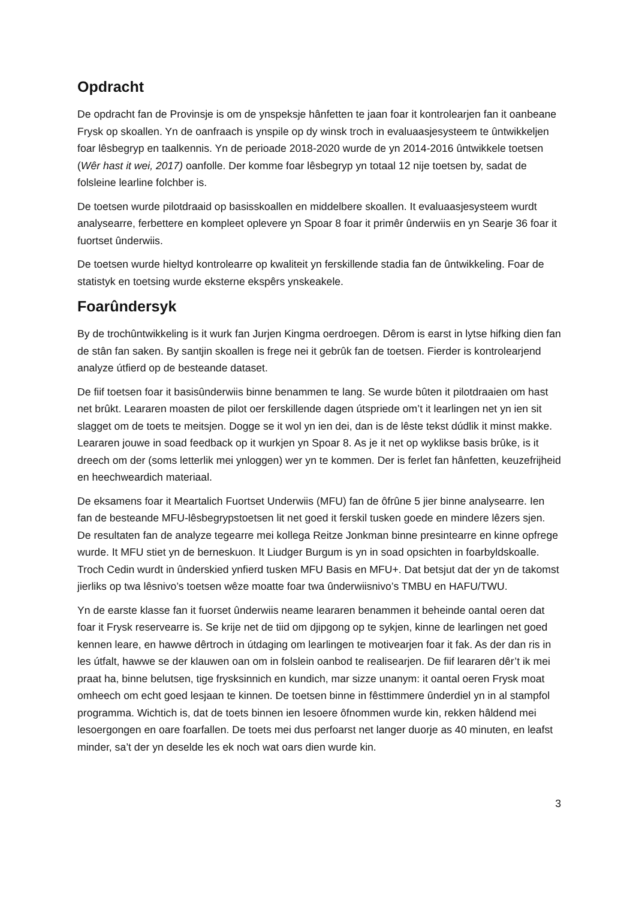Opdracht
De opdracht fan de Provinsje is om de ynspeksje hânfetten te jaan foar it kontrolearjen fan it oanbeane Frysk op skoallen. Yn de oanfraach is ynspile op dy winsk troch in evaluaasjesysteem te ûntwikkeljen foar lêsbegryp en taalkennis. Yn de perioade 2018-2020 wurde de yn 2014-2016 ûntwikkele toetsen (Wêr hast it wei, 2017) oanfolle. Der komme foar lêsbegryp yn totaal 12 nije toetsen by, sadat de folsleine learline folchber is.
De toetsen wurde pilotdraaid op basisskoallen en middelbere skoallen. It evaluaasjesysteem wurdt analysearre, ferbettere en kompleet oplevere yn Spoar 8 foar it primêr ûnderwiis en yn Searje 36 foar it fuortset ûnderwiis.
De toetsen wurde hieltyd kontrolearre op kwaliteit yn ferskillende stadia fan de ûntwikkeling. Foar de statistyk en toetsing wurde eksterne ekspêrs ynskeakele.
Foarûndersyk
By de trochûntwikkeling is it wurk fan Jurjen Kingma oerdroegen. Dêrom is earst in lytse hifking dien fan de stân fan saken. By santjin skoallen is frege nei it gebrûk fan de toetsen. Fierder is kontrolearjend analyze útfierd op de besteande dataset.
De fiif toetsen foar it basisûnderwiis binne benammen te lang. Se wurde bûten it pilotdraaien om hast net brûkt. Leararen moasten de pilot oer ferskillende dagen útspriede om’t it learlingen net yn ien sit slagget om de toets te meitsjen. Dogge se it wol yn ien dei, dan is de lêste tekst dúdlik it minst makke. Leararen jouwe in soad feedback op it wurkjen yn Spoar 8. As je it net op wyklikse basis brûke, is it dreech om der (soms letterlik mei ynloggen) wer yn te kommen. Der is ferlet fan hânfetten, keuzefrijheid en heechweardich materiaal.
De eksamens foar it Meartalich Fuortset Underwiis (MFU) fan de ôfrûne 5 jier binne analysearre. Ien fan de besteande MFU-lêsbegrypstoetsen lit net goed it ferskil tusken goede en mindere lêzers sjen. De resultaten fan de analyze tegearre mei kollega Reitze Jonkman binne presintearre en kinne opfrege wurde. It MFU stiet yn de berneskuon. It Liudger Burgum is yn in soad opsichten in foarbyldskoalle. Troch Cedin wurdt in ûnderskied ynfierd tusken MFU Basis en MFU+. Dat betsjut dat der yn de takomst jierliks op twa lêsnivo’s toetsen wêze moatte foar twa ûnderwiisnivo’s TMBU en HAFU/TWU.
Yn de earste klasse fan it fuorset ûnderwiis neame leararen benammen it beheinde oantal oeren dat foar it Frysk reservearre is. Se krije net de tiid om djipgong op te sykjen, kinne de learlingen net goed kennen leare, en hawwe dêrtroch in útdaging om learlingen te motivearjen foar it fak. As der dan ris in les útfalt, hawwe se der klauwen oan om in folslein oanbod te realisearjen. De fiif leararen dêr’t ik mei praat ha, binne belutsen, tige frysksinnich en kundich, mar sizze unanym: it oantal oeren Frysk moat omheech om echt goed lesjaan te kinnen. De toetsen binne in fêsttimmere ûnderdiel yn in al stampfol programma. Wichtich is, dat de toets binnen ien lesoere ôfnommen wurde kin, rekken hâldend mei lesoergongen en oare foarfallen. De toets mei dus perfoarst net langer duorje as 40 minuten, en leafst minder, sa’t der yn deselde les ek noch wat oars dien wurde kin.
3